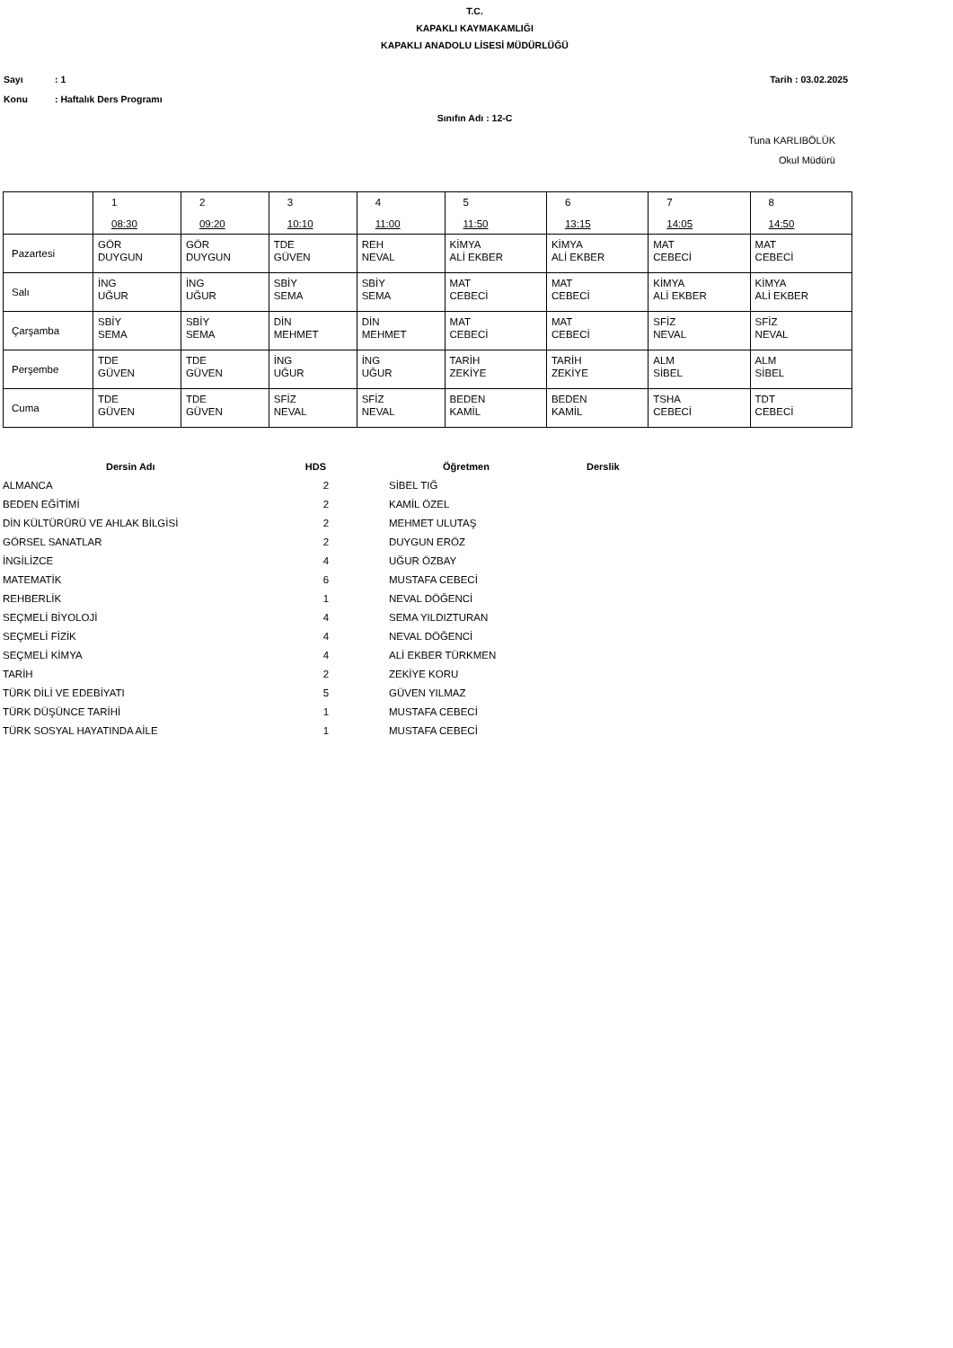T.C.
KAPAKLI KAYMAKAMLIĞI
KAPAKLI ANADOLU LİSESİ MÜDÜRLÜĞÜ
Sayı: 1 Tarih : 03.02.2025
Konu: Haftalık Ders Programı
Sınıfın Adı : 12-C
Tuna KARLIBÖLÜK
Okul Müdürü
| | 1 08:30 | 2 09:20 | 3 10:10 | 4 11:00 | 5 11:50 | 6 13:15 | 7 14:05 | 8 14:50 |
| Pazartesi | GÖR DUYGUN | GÖR DUYGUN | TDE GÜVEN | REH NEVAL | KİMYA ALİ EKBER | KİMYA ALİ EKBER | MAT CEBECİ | MAT CEBECİ |
| Salı | İNG UĞUR | İNG UĞUR | SBİY SEMA | SBİY SEMA | MAT CEBECİ | MAT CEBECİ | KİMYA ALİ EKBER | KİMYA ALİ EKBER |
| Çarşamba | SBİY SEMA | SBİY SEMA | DİN MEHMET | DİN MEHMET | MAT CEBECİ | MAT CEBECİ | SFİZ NEVAL | SFİZ NEVAL |
| Perşembe | TDE GÜVEN | TDE GÜVEN | İNG UĞUR | İNG UĞUR | TARİH ZEKİYE | TARİH ZEKİYE | ALM SİBEL | ALM SİBEL |
| Cuma | TDE GÜVEN | TDE GÜVEN | SFİZ NEVAL | SFİZ NEVAL | BEDEN KAMİL | BEDEN KAMİL | TSHA CEBECİ | TDT CEBECİ |
| Dersin Adı | HDS | Öğretmen | Derslik |
| --- | --- | --- | --- |
| ALMANCA | 2 | SİBEL TIĞ | |
| BEDEN EĞİTİMİ | 2 | KAMİL ÖZEL | |
| DİN KÜLTÜRÜRÜ VE AHLAK BİLGİSİ | 2 | MEHMET ULUTAŞ | |
| GÖRSEL SANATLAR | 2 | DUYGUN ERÖZ | |
| İNGİLİZCE | 4 | UĞUR ÖZBAY | |
| MATEMATİK | 6 | MUSTAFA CEBECİ | |
| REHBERLİK | 1 | NEVAL DÖĞENCİ | |
| SEÇMELİ BİYOLOJİ | 4 | SEMA YILDIZTURAN | |
| SEÇMELİ FİZİK | 4 | NEVAL DÖĞENCİ | |
| SEÇMELİ KİMYA | 4 | ALİ EKBER TÜRKMEN | |
| TARİH | 2 | ZEKİYE KORU | |
| TÜRK DİLİ VE EDEBİYATI | 5 | GÜVEN YILMAZ | |
| TÜRK DÜŞÜNCE TARİHİ | 1 | MUSTAFA CEBECİ | |
| TÜRK SOSYAL HAYATINDA AİLE | 1 | MUSTAFA CEBECİ | |